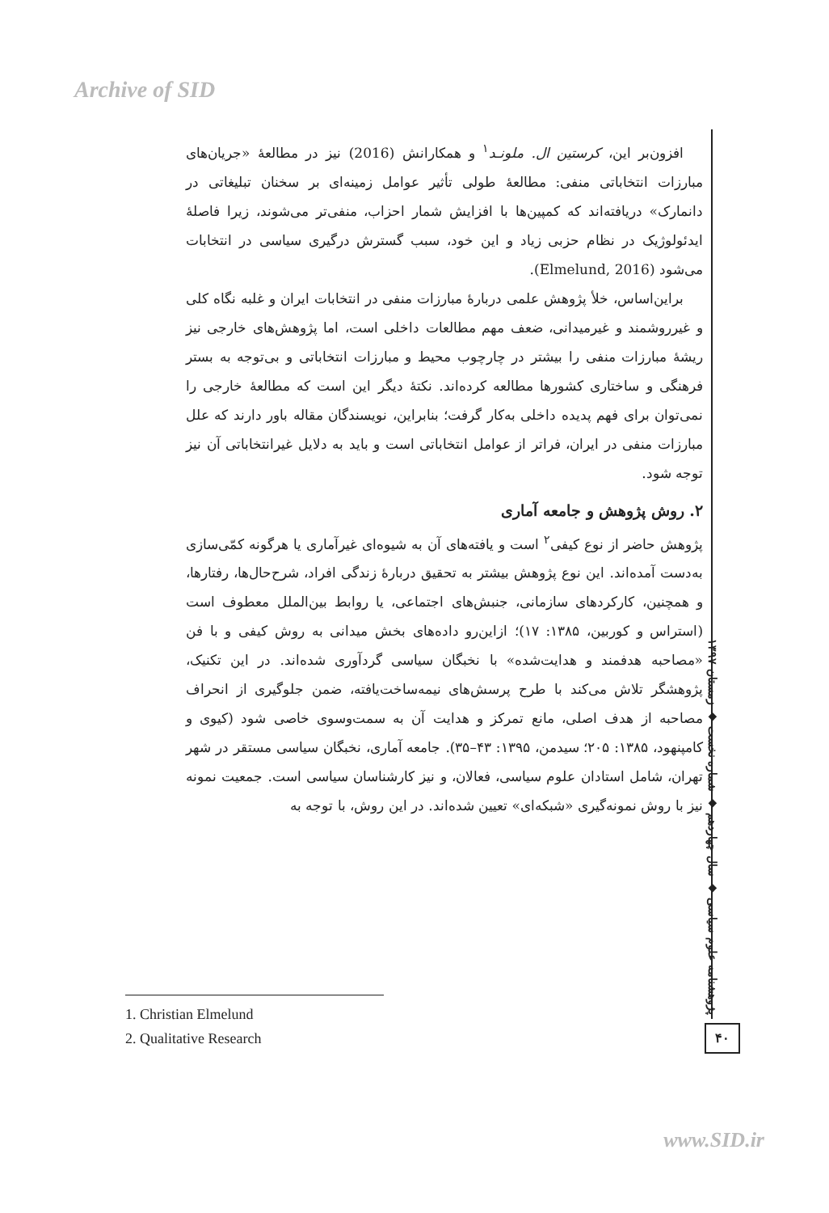Archive of SID
افزون‌بر این، کرستین ال. ملونـد<sup>۱</sup> و همکارانش (2016) نیز در مطالعهٔ «جریان‌های مبارزات انتخاباتی منفی: مطالعهٔ طولی تأثیر عوامل زمینه‌ای بر سخنان تبلیغاتی در دانمارک» دریافته‌اند که کمپین‌ها با افزایش شمار احزاب، منفی‌تر می‌شوند، زیرا فاصلهٔ ایدئولوژیک در نظام حزبی زیاد و این خود، سبب گسترش درگیری سیاسی در انتخابات می‌شود (Elmelund, 2016).
براین‌اساس، خلأ پژوهش علمی دربارهٔ مبارزات منفی در انتخابات ایران و غلبه نگاه کلی و غیرروشمند و غیرمیدانی، ضعف مهم مطالعات داخلی است، اما پژوهش‌های خارجی نیز ریشهٔ مبارزات منفی را بیشتر در چارچوب محیط و مبارزات انتخاباتی و بی‌توجه به بستر فرهنگی و ساختاری کشورها مطالعه کرده‌اند. نکتهٔ دیگر این است که مطالعهٔ خارجی را نمی‌توان برای فهم پدیده داخلی به‌کار گرفت؛ بنابراین، نویسندگان مقاله باور دارند که علل مبارزات منفی در ایران، فراتر از عوامل انتخاباتی است و باید به دلایل غیرانتخاباتی آن نیز توجه شود.
۲. روش پژوهش و جامعه آماری
پژوهش حاضر از نوع کیفی<sup>۲</sup> است و یافته‌های آن به شیوه‌ای غیرآماری یا هرگونه کمّی‌سازی به‌دست آمده‌اند. این نوع پژوهش بیشتر به تحقیق دربارهٔ زندگی افراد، شرح‌حال‌ها، رفتارها، و همچنین، کارکردهای سازمانی، جنبش‌های اجتماعی، یا روابط بین‌الملل معطوف است (استراس و کوربین، ۱۳۸۵: ۱۷)؛ ازاین‌رو داده‌های بخش میدانی به روش کیفی و با فن «مصاحبه هدفمند و هدایت‌شده» با نخبگان سیاسی گردآوری شده‌اند. در این تکنیک، پژوهشگر تلاش می‌کند با طرح پرسش‌های نیمه‌ساخت‌یافته، ضمن جلوگیری از انحراف مصاحبه از هدف اصلی، مانع تمرکز و هدایت آن به سمت‌وسوی خاصی شود (کیوی و کامپنهود، ۱۳۸۵: ۲۰۵؛ سیدمن، ۱۳۹۵: ۴۳–۳۵). جامعه آماری، نخبگان سیاسی مستقر در شهر تهران، شامل استادان علوم سیاسی، فعالان، و نیز کارشناسان سیاسی است. جمعیت نمونه نیز با روش نمونه‌گیری «شبکه‌ای» تعیین شده‌اند. در این روش، با توجه به
1. Christian Elmelund
2. Qualitative Research
پژوهشنامه علوم سیاسی ◆ سال چهاردهم ◆ شماره نخست ◆ زمستان ۱۳۹۷
۴۰
www.SID.ir